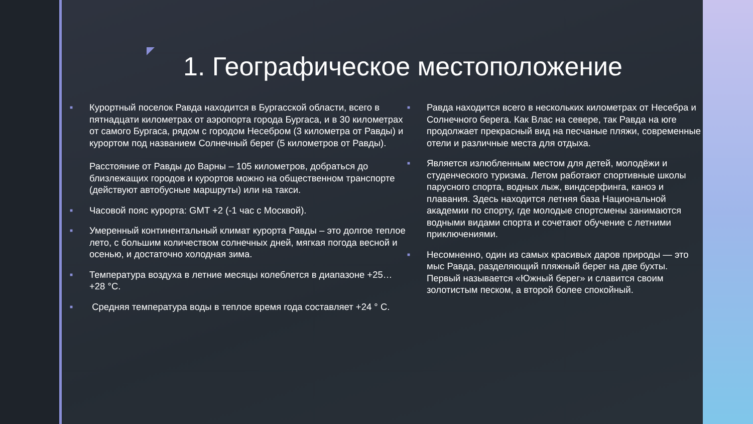1. Географическое местоположение
■
Курортный поселок Равда находится в Бургасской области, всего в пятнадцати километрах от аэропорта города Бургаса, и в 30 километрах от самого Бургаса, рядом с городом Несебром (3 километра от Равды) и курортом под названием Солнечный берег (5 километров от Равды).
Расстояние от Равды до Варны – 105 километров, добраться до близлежащих городов и курортов можно на общественном транспорте (действуют автобусные маршруты) или на такси.
■
Часовой пояс курорта: GMT +2 (-1 час с Москвой).
■
Умеренный континентальный климат курорта Равды – это долгое теплое лето, с большим количеством солнечных дней, мягкая погода весной и осенью, и достаточно холодная зима.
■
Температура воздуха в летние месяцы колеблется в диапазоне +25…+28 °C.
■
Средняя температура воды в теплое время года составляет +24 ° C.
■
Равда находится всего в нескольких километрах от Несебра и Солнечного берега. Как Влас на севере, так Равда на юге продолжает прекрасный вид на песчаные пляжи, современные отели и различные места для отдыха.
■
Является излюбленным местом для детей, молодёжи и студенческого туризма. Летом работают спортивные школы парусного спорта, водных лыж, виндсерфинга, каноэ и плавания. Здесь находится летняя база Национальной академии по спорту, где молодые спортсмены занимаются водными видами спорта и сочетают обучение с летними приключениями.
■
Несомненно, один из самых красивых даров природы — это мыс Равда, разделяющий пляжный берег на две бухты. Первый называется «Южный берег» и славится своим золотистым песком, а второй более спокойный.